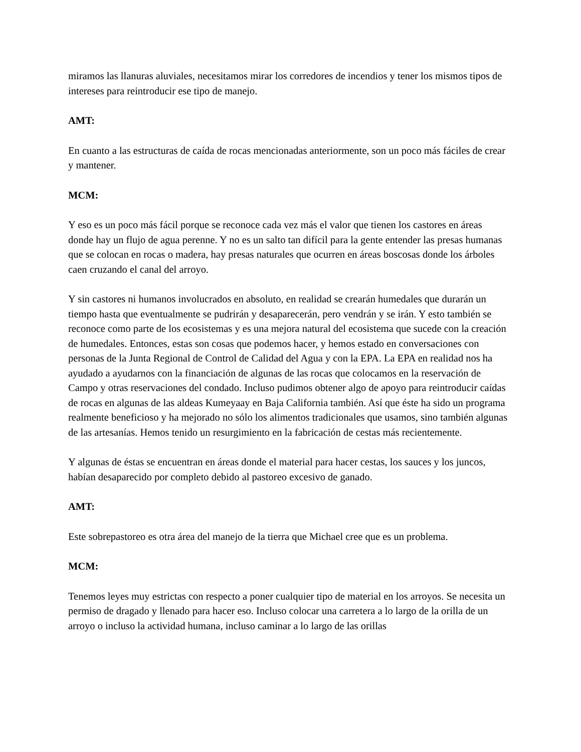miramos las llanuras aluviales, necesitamos mirar los corredores de incendios y tener los mismos tipos de intereses para reintroducir ese tipo de manejo.
AMT:
En cuanto a las estructuras de caída de rocas mencionadas anteriormente, son un poco más fáciles de crear y mantener.
MCM:
Y eso es un poco más fácil porque se reconoce cada vez más el valor que tienen los castores en áreas donde hay un flujo de agua perenne. Y no es un salto tan difícil para la gente entender las presas humanas que se colocan en rocas o madera, hay presas naturales que ocurren en áreas boscosas donde los árboles caen cruzando el canal del arroyo.
Y sin castores ni humanos involucrados en absoluto, en realidad se crearán humedales que durarán un tiempo hasta que eventualmente se pudrirán y desaparecerán, pero vendrán y se irán. Y esto también se reconoce como parte de los ecosistemas y es una mejora natural del ecosistema que sucede con la creación de humedales. Entonces, estas son cosas que podemos hacer, y hemos estado en conversaciones con personas de la Junta Regional de Control de Calidad del Agua y con la EPA. La EPA en realidad nos ha ayudado a ayudarnos con la financiación de algunas de las rocas que colocamos en la reservación de Campo y otras reservaciones del condado. Incluso pudimos obtener algo de apoyo para reintroducir caídas de rocas en algunas de las aldeas Kumeyaay en Baja California también. Así que éste ha sido un programa realmente beneficioso y ha mejorado no sólo los alimentos tradicionales que usamos, sino también algunas de las artesanías. Hemos tenido un resurgimiento en la fabricación de cestas más recientemente.
Y algunas de éstas se encuentran en áreas donde el material para hacer cestas, los sauces y los juncos, habían desaparecido por completo debido al pastoreo excesivo de ganado.
AMT:
Este sobrepastoreo es otra área del manejo de la tierra que Michael cree que es un problema.
MCM:
Tenemos leyes muy estrictas con respecto a poner cualquier tipo de material en los arroyos. Se necesita un permiso de dragado y llenado para hacer eso. Incluso colocar una carretera a lo largo de la orilla de un arroyo o incluso la actividad humana, incluso caminar a lo largo de las orillas